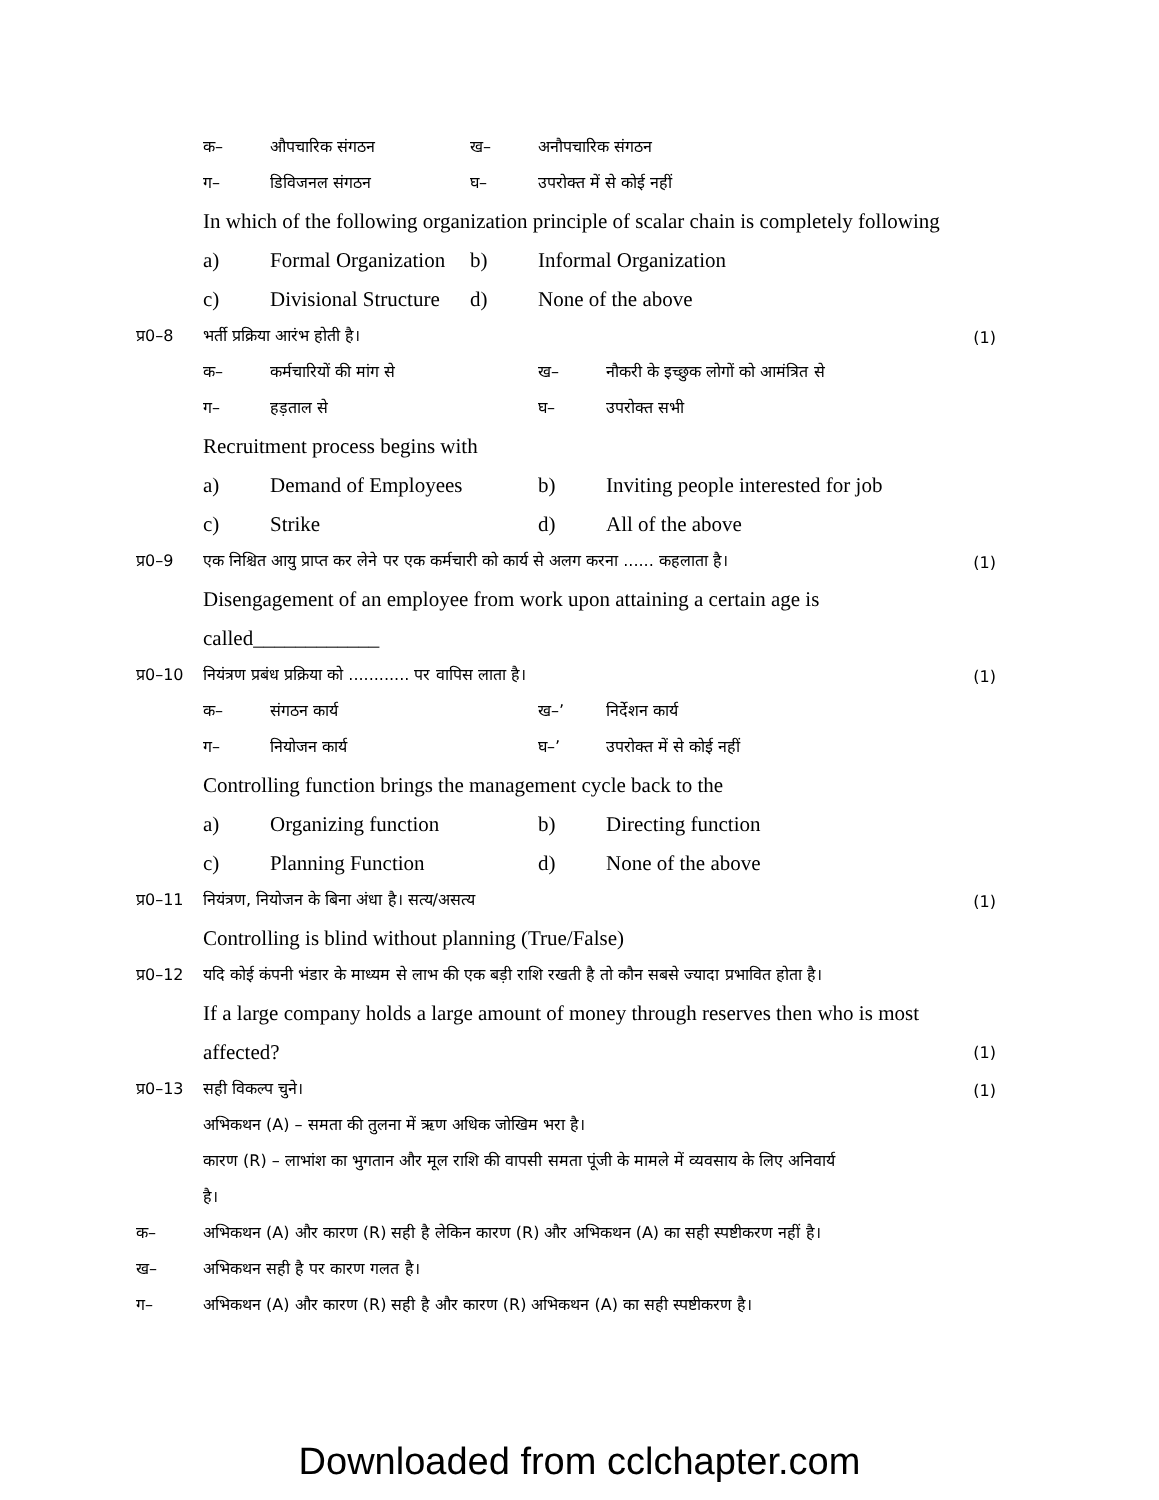क– औपचारिक संगठन ख– अनौपचारिक संगठन
ग– डिविजनल संगठन घ– उपरोक्त में से कोई नहीं
In which of the following organization principle of scalar chain is completely following
a) Formal Organization b) Informal Organization
c) Divisional Structure d) None of the above
प्र0–8 भर्ती प्रक्रिया आरंभ होती है। (1)
क– कर्मचारियों की मांग से ख– नौकरी के इच्छुक लोगों को आमंत्रित से
ग– हड़ताल से घ– उपरोक्त सभी
Recruitment process begins with
a) Demand of Employees b) Inviting people interested for job
c) Strike d) All of the above
प्र0–9 एक निश्चित आयु प्राप्त कर लेने पर एक कर्मचारी को कार्य से अलग करना ...... कहलाता है। (1)
Disengagement of an employee from work upon attaining a certain age is
called____________
प्र0–10 नियंत्रण प्रबंध प्रक्रिया को ............ पर वापिस लाता है। (1)
क– संगठन कार्य ख–’ निर्देशन कार्य
ग– नियोजन कार्य घ–’ उपरोक्त में से कोई नहीं
Controlling function brings the management cycle back to the
a) Organizing function b) Directing function
c) Planning Function d) None of the above
प्र0–11 नियंत्रण, नियोजन के बिना अंधा है। सत्य/असत्य (1)
Controlling is blind without planning (True/False)
प्र0–12 यदि कोई कंपनी भंडार के माध्यम से लाभ की एक बड़ी राशि रखती है तो कौन सबसे ज्यादा प्रभावित होता है।
If a large company holds a large amount of money through reserves then who is most
affected? (1)
प्र0–13 सही विकल्प चुने। (1)
अभिकथन (A) – समता की तुलना में ऋण अधिक जोखिम भरा है।
कारण (R) – लाभांश का भुगतान और मूल राशि की वापसी समता पूंजी के मामले में व्यवसाय के लिए अनिवार्य
है।
क– अभिकथन (A) और कारण (R) सही है लेकिन कारण (R) और अभिकथन (A) का सही स्पष्टीकरण नहीं है।
ख– अभिकथन सही है पर कारण गलत है।
ग– अभिकथन (A) और कारण (R) सही है और कारण (R) अभिकथन (A) का सही स्पष्टीकरण है।
Downloaded from cclchapter.com